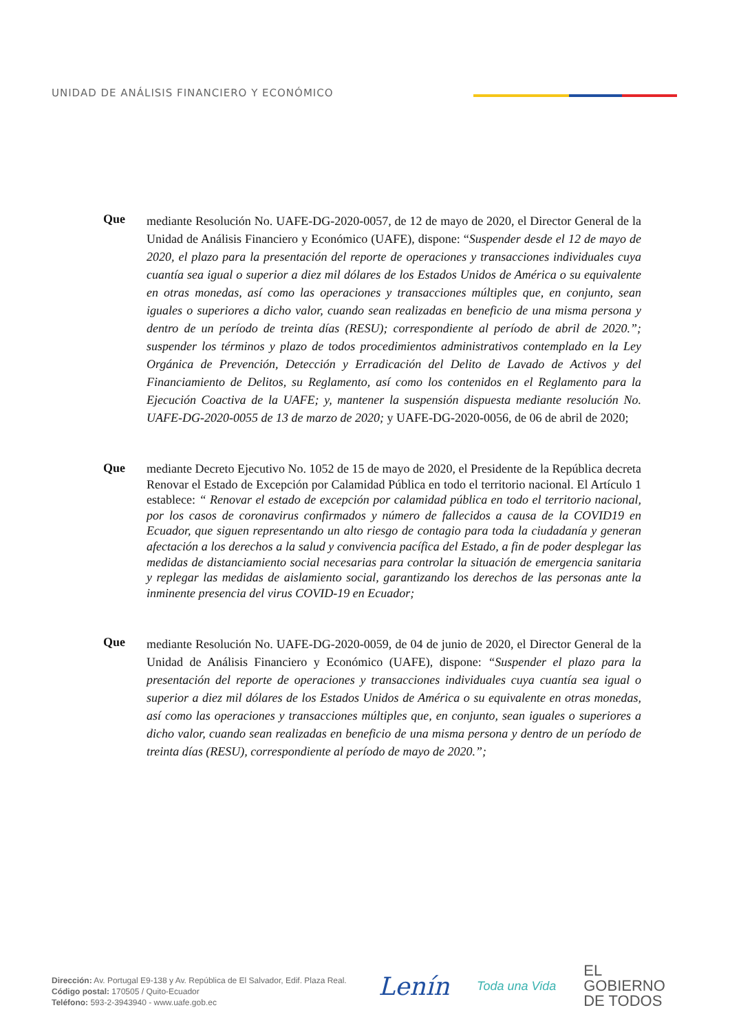UNIDAD DE ANÁLISIS FINANCIERO Y ECONÓMICO
Que
mediante Resolución No. UAFE-DG-2020-0057, de 12 de mayo de 2020, el Director General de la Unidad de Análisis Financiero y Económico (UAFE), dispone: “Suspender desde el 12 de mayo de 2020, el plazo para la presentación del reporte de operaciones y transacciones individuales cuya cuantía sea igual o superior a diez mil dólares de los Estados Unidos de América o su equivalente en otras monedas, así como las operaciones y transacciones múltiples que, en conjunto, sean iguales o superiores a dicho valor, cuando sean realizadas en beneficio de una misma persona y dentro de un período de treinta días (RESU); correspondiente al período de abril de 2020.”; suspender los términos y plazo de todos procedimientos administrativos contemplado en la Ley Orgánica de Prevención, Detección y Erradicación del Delito de Lavado de Activos y del Financiamiento de Delitos, su Reglamento, así como los contenidos en el Reglamento para la Ejecución Coactiva de la UAFE; y, mantener la suspensión dispuesta mediante resolución No. UAFE-DG-2020-0055 de 13 de marzo de 2020; y UAFE-DG-2020-0056, de 06 de abril de 2020;
Que
mediante Decreto Ejecutivo No. 1052 de 15 de mayo de 2020, el Presidente de la República decreta Renovar el Estado de Excepción por Calamidad Pública en todo el territorio nacional. El Artículo 1 establece: “ Renovar el estado de excepción por calamidad pública en todo el territorio nacional, por los casos de coronavirus confirmados y número de fallecidos a causa de la COVID19 en Ecuador, que siguen representando un alto riesgo de contagio para toda la ciudadanía y generan afectación a los derechos a la salud y convivencia pacífica del Estado, a fin de poder desplegar las medidas de distanciamiento social necesarias para controlar la situación de emergencia sanitaria y replegar las medidas de aislamiento social, garantizando los derechos de las personas ante la inminente presencia del virus COVID-19 en Ecuador;
Que
mediante Resolución No. UAFE-DG-2020-0059, de 04 de junio de 2020, el Director General de la Unidad de Análisis Financiero y Económico (UAFE), dispone: “Suspender el plazo para la presentación del reporte de operaciones y transacciones individuales cuya cuantía sea igual o superior a diez mil dólares de los Estados Unidos de América o su equivalente en otras monedas, así como las operaciones y transacciones múltiples que, en conjunto, sean iguales o superiores a dicho valor, cuando sean realizadas en beneficio de una misma persona y dentro de un período de treinta días (RESU), correspondiente al período de mayo de 2020.”;
Dirección: Av. Portugal E9-138 y Av. República de El Salvador, Edif. Plaza Real.
Código postal: 170505 / Quito-Ecuador
Teléfono: 593-2-3943940 - www.uafe.gob.ec
Lenín
Toda una Vida
EL
GOBIERNO
DE TODOS